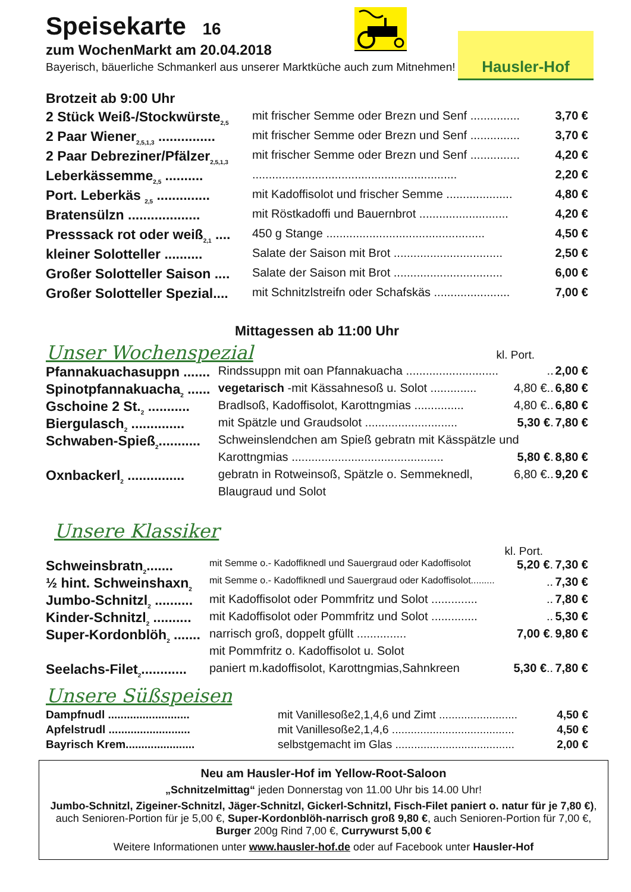Hausler-Hof
Speisekarte 16
zum WochenMarkt am 20.04.2018
Bayerisch, bäuerliche Schmankerl aus unserer Marktküche auch zum Mitnehmen!
Brotzeit ab 9:00 Uhr
| 2 Stück Weiß-/Stockwürste<sub>2,5</sub> | mit frischer Semme oder Brezn und Senf ............... | 3,70 € |
| 2 Paar Wiener<sub>2,5,1,3</sub> ............... | mit frischer Semme oder Brezn und Senf ............... | 3,70 € |
| 2 Paar Debreziner/Pfälzer<sub>2,5,1,3</sub> | mit frischer Semme oder Brezn und Senf ............... | 4,20 € |
| Leberkässemme<sub>2,5</sub> .......... | .............................................................. | 2,20 € |
| Port. Leberkäs <sub>2,5</sub> .............. | mit Kadoffisolot und frischer Semme .................... | 4,80 € |
| Bratensülzn ................... | mit Röstkadoffi und Bauernbrot ........................... | 4,20 € |
| Presssack rot oder weiß<sub>2,1</sub> .... | 450 g Stange ................................................ | 4,50 € |
| kleiner Solotteller .......... | Salate der Saison mit Brot ................................. | 2,50 € |
| Großer Solotteller Saison .... | Salate der Saison mit Brot ................................. | 6,00 € |
| Großer Solotteller Spezial.... | mit Schnitzlstreifn oder Schafskäs ....................... | 7,00 € |
Mittagessen ab 11:00 Uhr
| Unser Wochenspezial | kl. Port. |
| Pfannakuachasuppn ....... | Rindssuppn mit oan Pfannakuacha ............................ | .. | 2,00 € |
| Spinotpfannakuacha<sub>2</sub> ...... | vegetarisch -mit Kässahnesoß u. Solot .............. | 4,80 €.. | 6,80 € |
| Gschoine 2 St.<sub>2</sub> ........... | Bradlsoß, Kadoffisolot, Karottngmias ............... | 4,80 €.. | 6,80 € |
| Biergulasch<sub>2</sub> .............. | mit Spätzle und Graudsolot ............................ | 5,30 € . | 7,80 € |
| Schwaben-Spieß<sub>2</sub>........... | Schweinslendchen am Spieß gebratn mit Kässpätzle und | | |
| | Karottngmias .............................................. | 5,80 € . | 8,80 € |
| Oxnbackerl<sub>2</sub> ............... | gebratn in Rotweinsoß, Spätzle o. Semmeknedl, | 6,80 €.. | 9,20 € |
| | Blaugraud und Solot | | |
Unsere Klassiker
kl. Port.
| Schweinsbratn<sub>2</sub>....... | mit Semme o.- Kadoffiknedl und Sauergraud oder Kadoffisolot | 5,20 € . | 7,30 € |
| ½ hint. Schweinshaxn<sub>2</sub> | mit Semme o.- Kadoffiknedl und Sauergraud oder Kadoffisolot......... | .. | 7,30 € |
| Jumbo-Schnitzl<sub>2</sub> .......... | mit Kadoffisolot oder Pommfritz und Solot .............. | .. | 7,80 € |
| Kinder-Schnitzl<sub>2</sub> .......... | mit Kadoffisolot oder Pommfritz und Solot .............. | .. | 5,30 € |
| Super-Kordonblöh<sub>2</sub> ....... | narrisch groß, doppelt gfüllt ............... | 7,00 € . | 9,80 € |
| | mit Pommfritz o. Kadoffisolot u. Solot | | |
| Seelachs-Filet<sub>2</sub>............ | paniert m.kadoffisolot, Karottngmias,Sahnkreen | 5,30 € .. | 7,80 € |
Unsere Süßspeisen
| Dampfnudl .......................... | mit Vanillesoße2,1,4,6 und Zimt ......................... | 4,50 € |
| Apfelstrudl .......................... | mit Vanillesoße2,1,4,6 ....................................... | 4,50 € |
| Bayrisch Krem...................... | selbstgemacht im Glas ...................................... | 2,00 € |
Neu am Hausler-Hof im Yellow-Root-Saloon
„Schnitzelmittag“ jeden Donnerstag von 11.00 Uhr bis 14.00 Uhr!
Jumbo-Schnitzl, Zigeiner-Schnitzl, Jäger-Schnitzl, Gickerl-Schnitzl, Fisch-Filet paniert o. natur für je 7,80 €), auch Senioren-Portion für je 5,00 €, Super-Kordonblöh-narrisch groß 9,80 €, auch Senioren-Portion für 7,00 €, Burger 200g Rind 7,00 €, Currywurst 5,00 €
Weitere Informationen unter www.hausler-hof.de oder auf Facebook unter Hausler-Hof